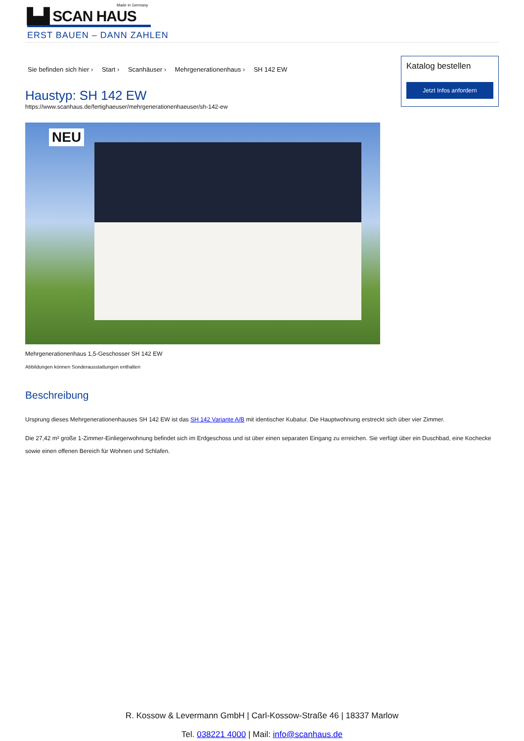Made in Germany
▙▟ SCAN HAUS
ERST BAUEN – DANN ZAHLEN
Sie befinden sich hier › Start › Scanhäuser › Mehrgenerationenhaus › SH 142 EW
Haustyp: SH 142 EW
https://www.scanhaus.de/fertighaeuser/mehrgenerationenhaeuser/sh-142-ew
NEU
Mehrgenerationenhaus 1,5-Geschosser SH 142 EW
Abbildungen können Sonderausstattungen enthalten
Katalog bestellen
Jetzt Infos anfordern
Beschreibung
Ursprung dieses Mehrgenerationenhauses SH 142 EW ist das SH 142 Variante A/B mit identischer Kubatur. Die Hauptwohnung erstreckt sich über vier Zimmer.
Die 27,42 m² große 1-Zimmer-Einliegerwohnung befindet sich im Erdgeschoss und ist über einen separaten Eingang zu erreichen. Sie verfügt über ein Duschbad, eine Kochecke sowie einen offenen Bereich für Wohnen und Schlafen.
R. Kossow & Levermann GmbH | Carl-Kossow-Straße 46 | 18337 Marlow
Tel. 038221 4000 | Mail: info@scanhaus.de